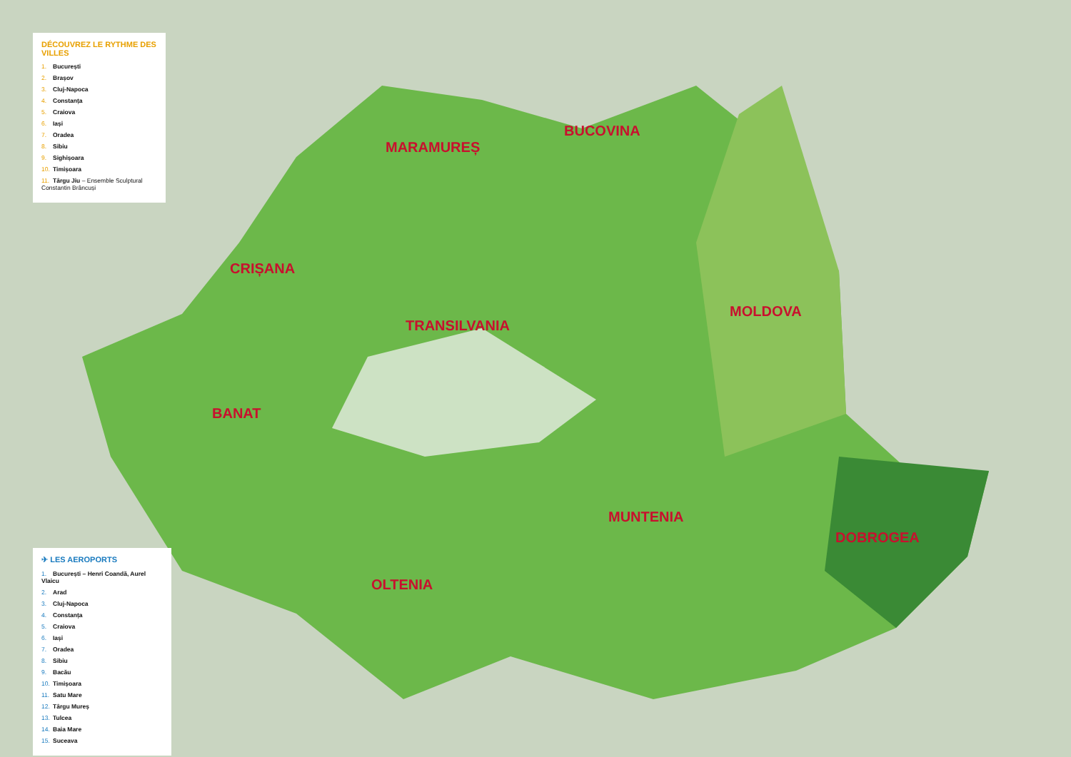MARAMUREȘ
BUCOVINA
CRIȘANA
TRANSILVANIA
MOLDOVA
BANAT
MUNTENIA
OLTENIA
DOBROGEA
DÉCOUVREZ LE RYTHME DES VILLES
1. București
2. Brașov
3. Cluj-Napoca
4. Constanța
5. Craiova
6. Iași
7. Oradea
8. Sibiu
9. Sighișoara
10. Timișoara
11. Târgu Jiu – Ensemble Sculptural Constantin Brâncuși
✈ LES AEROPORTS
1. București – Henri Coandă, Aurel Vlaicu
2. Arad
3. Cluj-Napoca
4. Constanța
5. Craiova
6. Iași
7. Oradea
8. Sibiu
9. Bacău
10. Timișoara
11. Satu Mare
12. Târgu Mureș
13. Tulcea
14. Baia Mare
15. Suceava